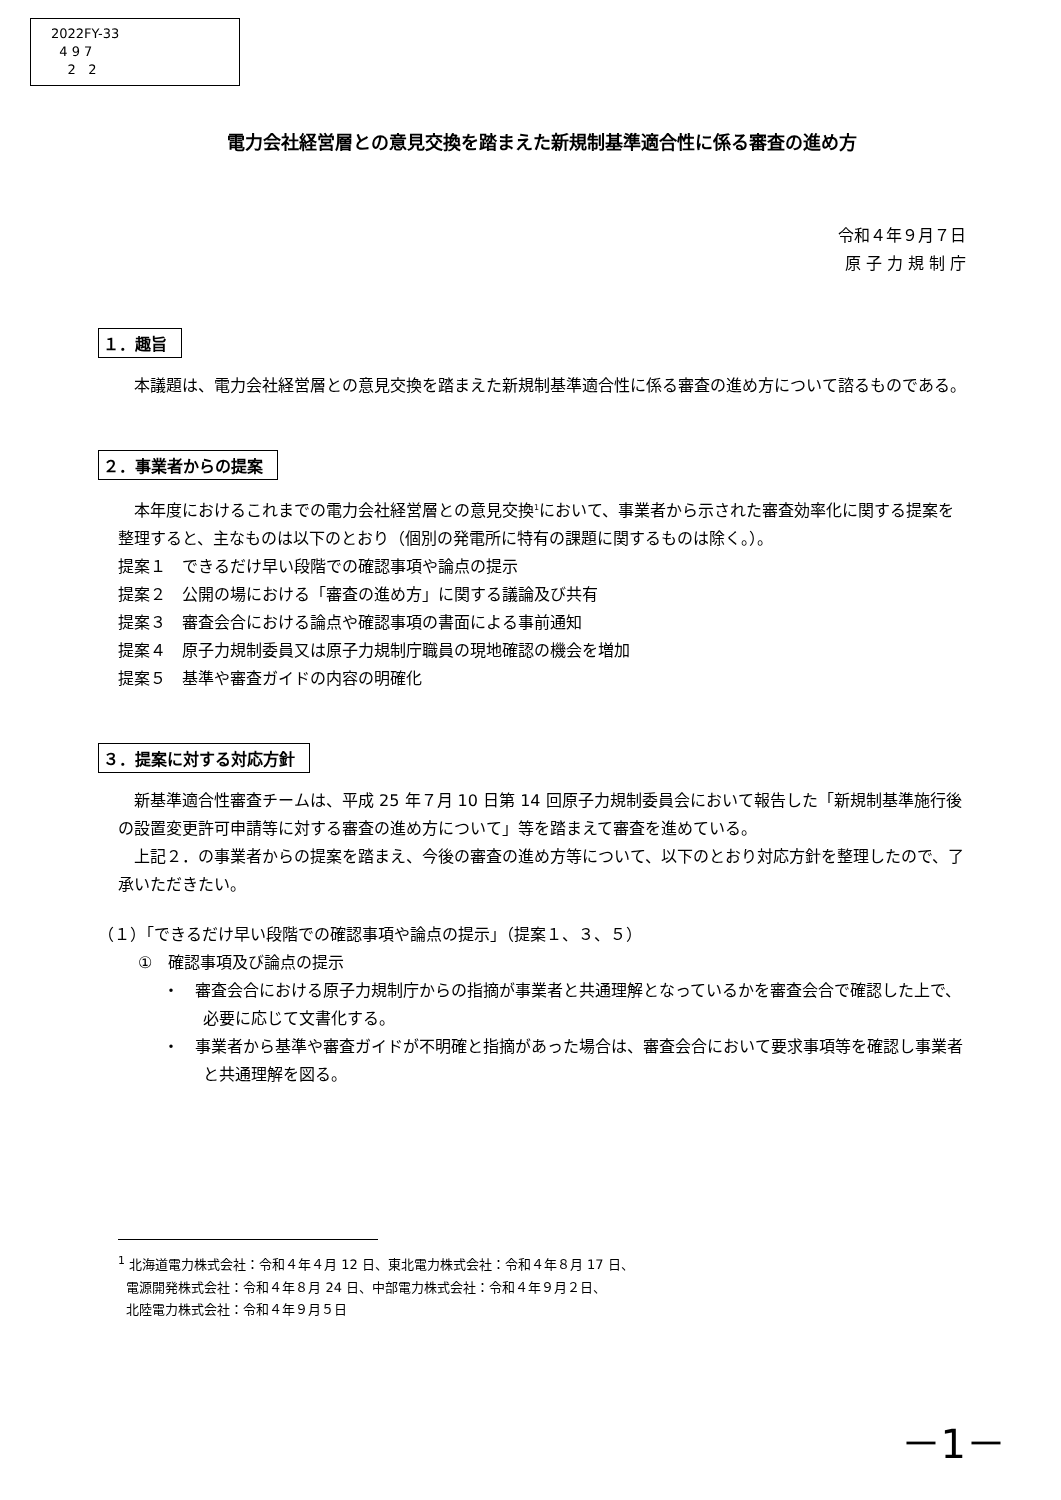2022FY-33
4 9 7
2 2
電力会社経営層との意見交換を踏まえた新規制基準適合性に係る審査の進め方
令和４年９月７日
原 子 力 規 制 庁
１．趣旨
本議題は、電力会社経営層との意見交換を踏まえた新規制基準適合性に係る審査の進め方について諮るものである。
２．事業者からの提案
本年度におけるこれまでの電力会社経営層との意見交換<sup>1</sup>において、事業者から示された審査効率化に関する提案を整理すると、主なものは以下のとおり（個別の発電所に特有の課題に関するものは除く。）。
提案１　できるだけ早い段階での確認事項や論点の提示
提案２　公開の場における「審査の進め方」に関する議論及び共有
提案３　審査会合における論点や確認事項の書面による事前通知
提案４　原子力規制委員又は原子力規制庁職員の現地確認の機会を増加
提案５　基準や審査ガイドの内容の明確化
３．提案に対する対応方針
新基準適合性審査チームは、平成 25 年７月 10 日第 14 回原子力規制委員会において報告した「新規制基準施行後の設置変更許可申請等に対する審査の進め方について」等を踏まえて審査を進めている。
上記２．の事業者からの提案を踏まえ、今後の審査の進め方等について、以下のとおり対応方針を整理したので、了承いただきたい。
（１）「できるだけ早い段階での確認事項や論点の提示」（提案１、３、５）
①　確認事項及び論点の提示
・　審査会合における原子力規制庁からの指摘が事業者と共通理解となっているかを審査会合で確認した上で、必要に応じて文書化する。
・　事業者から基準や審査ガイドが不明確と指摘があった場合は、審査会合において要求事項等を確認し事業者と共通理解を図る。
<sup>1</sup> 北海道電力株式会社：令和４年４月 12 日、東北電力株式会社：令和４年８月 17 日、
電源開発株式会社：令和４年８月 24 日、中部電力株式会社：令和４年９月２日、
北陸電力株式会社：令和４年９月５日
－1－